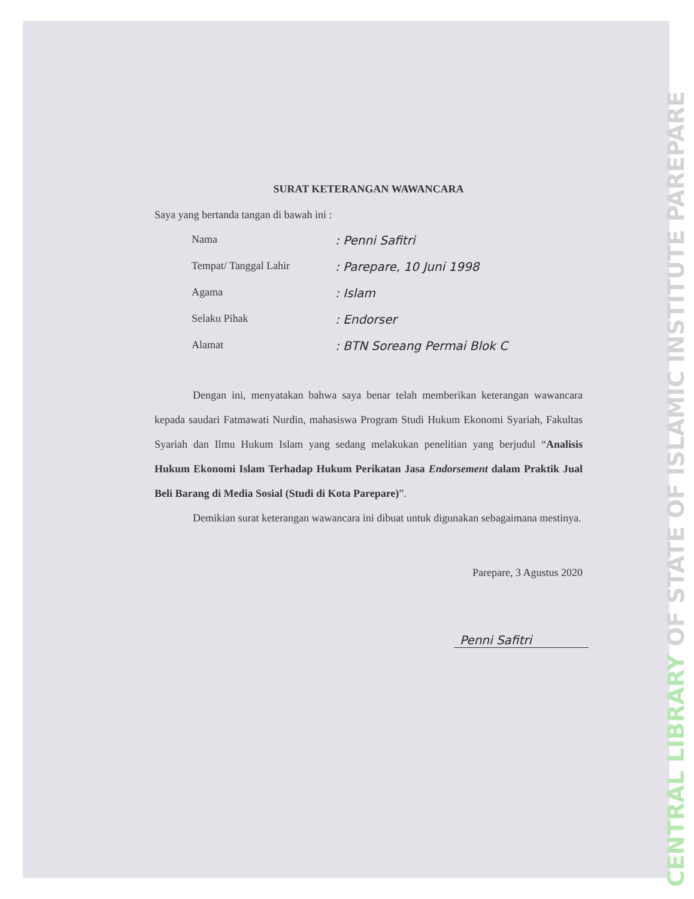SURAT KETERANGAN WAWANCARA
Saya yang bertanda tangan di bawah ini :
Nama : Penni Safitri
Tempat/ Tanggal Lahir : Parepare, 10 Juni 1998
Agama : Islam
Selaku Pihak : Endorser
Alamat : BTN Soreang Permai Blok C
Dengan ini, menyatakan bahwa saya benar telah memberikan keterangan wawancara kepada saudari Fatmawati Nurdin, mahasiswa Program Studi Hukum Ekonomi Syariah, Fakultas Syariah dan Ilmu Hukum Islam yang sedang melakukan penelitian yang berjudul “Analisis Hukum Ekonomi Islam Terhadap Hukum Perikatan Jasa Endorsement dalam Praktik Jual Beli Barang di Media Sosial (Studi di Kota Parepare)”.
Demikian surat keterangan wawancara ini dibuat untuk digunakan sebagaimana mestinya.
Parepare, 3 Agustus 2020
Penni Safitri
CENTRAL LIBRARY OF STATE OF ISLAMIC INSTITUTE PAREPARE